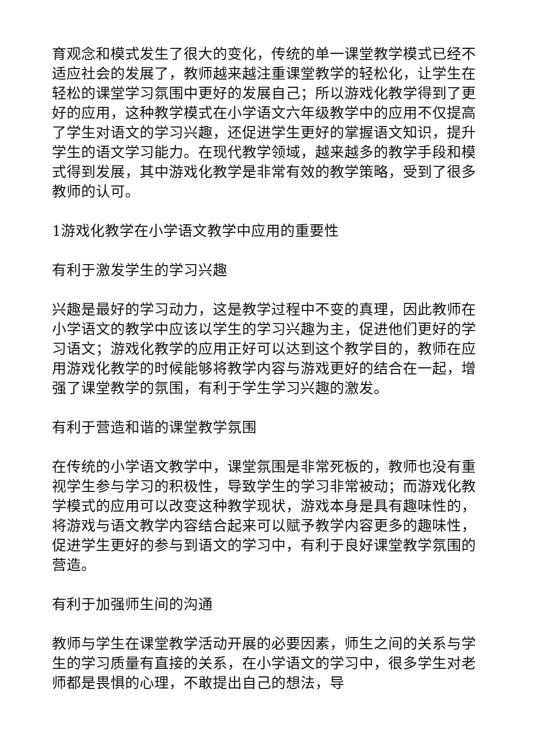育观念和模式发生了很大的变化，传统的单一课堂教学模式已经不适应社会的发展了，教师越来越注重课堂教学的轻松化，让学生在轻松的课堂学习氛围中更好的发展自己；所以游戏化教学得到了更好的应用，这种教学模式在小学语文六年级教学中的应用不仅提高了学生对语文的学习兴趣，还促进学生更好的掌握语文知识，提升学生的语文学习能力。在现代教学领域，越来越多的教学手段和模式得到发展，其中游戏化教学是非常有效的教学策略，受到了很多教师的认可。
1游戏化教学在小学语文教学中应用的重要性
有利于激发学生的学习兴趣
兴趣是最好的学习动力，这是教学过程中不变的真理，因此教师在小学语文的教学中应该以学生的学习兴趣为主，促进他们更好的学习语文；游戏化教学的应用正好可以达到这个教学目的，教师在应用游戏化教学的时候能够将教学内容与游戏更好的结合在一起，增强了课堂教学的氛围，有利于学生学习兴趣的激发。
有利于营造和谐的课堂教学氛围
在传统的小学语文教学中，课堂氛围是非常死板的，教师也没有重视学生参与学习的积极性，导致学生的学习非常被动；而游戏化教学模式的应用可以改变这种教学现状，游戏本身是具有趣味性的，将游戏与语文教学内容结合起来可以赋予教学内容更多的趣味性，促进学生更好的参与到语文的学习中，有利于良好课堂教学氛围的营造。
有利于加强师生间的沟通
教师与学生在课堂教学活动开展的必要因素，师生之间的关系与学生的学习质量有直接的关系，在小学语文的学习中，很多学生对老师都是畏惧的心理，不敢提出自己的想法，导